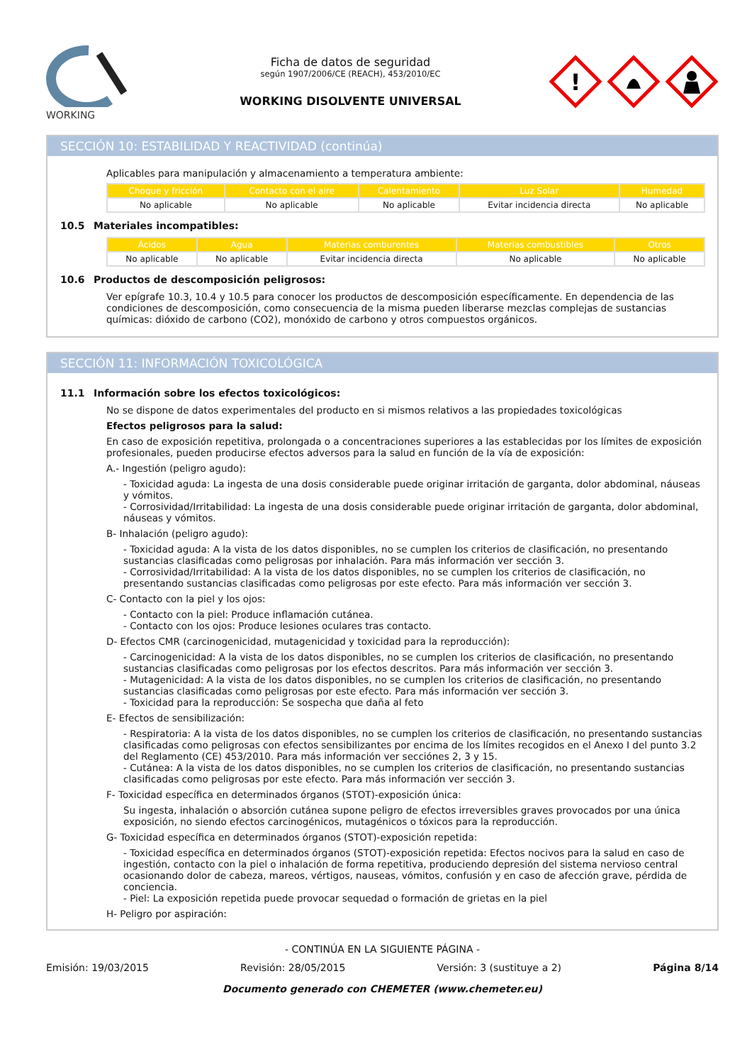WORKING
Ficha de datos de seguridad
según 1907/2006/CE (REACH), 453/2010/EC
WORKING DISOLVENTE UNIVERSAL
!
SECCIÓN 10: ESTABILIDAD Y REACTIVIDAD (continúa)
Aplicables para manipulación y almacenamiento a temperatura ambiente:
| Choque y fricción | Contacto con el aire | Calentamiento | Luz Solar | Humedad |
| --- | --- | --- | --- | --- |
| No aplicable | No aplicable | No aplicable | Evitar incidencia directa | No aplicable |
10.5 Materiales incompatibles:
| Ácidos | Agua | Materias comburentes | Materias combustibles | Otros |
| --- | --- | --- | --- | --- |
| No aplicable | No aplicable | Evitar incidencia directa | No aplicable | No aplicable |
10.6 Productos de descomposición peligrosos:
Ver epígrafe 10.3, 10.4 y 10.5 para conocer los productos de descomposición específicamente. En dependencia de las condiciones de descomposición, como consecuencia de la misma pueden liberarse mezclas complejas de sustancias químicas: dióxido de carbono (CO2), monóxido de carbono y otros compuestos orgánicos.
SECCIÓN 11: INFORMACIÓN TOXICOLÓGICA
11.1 Información sobre los efectos toxicológicos:
No se dispone de datos experimentales del producto en si mismos relativos a las propiedades toxicológicas
Efectos peligrosos para la salud:
En caso de exposición repetitiva, prolongada o a concentraciones superiores a las establecidas por los límites de exposición profesionales, pueden producirse efectos adversos para la salud en función de la vía de exposición:
A.- Ingestión (peligro agudo):
- Toxicidad aguda: La ingesta de una dosis considerable puede originar irritación de garganta, dolor abdominal, náuseas y vómitos.
- Corrosividad/Irritabilidad: La ingesta de una dosis considerable puede originar irritación de garganta, dolor abdominal, náuseas y vómitos.
B- Inhalación (peligro agudo):
- Toxicidad aguda: A la vista de los datos disponibles, no se cumplen los criterios de clasificación, no presentando sustancias clasificadas como peligrosas por inhalación. Para más información ver sección 3.
- Corrosividad/Irritabilidad: A la vista de los datos disponibles, no se cumplen los criterios de clasificación, no presentando sustancias clasificadas como peligrosas por este efecto. Para más información ver sección 3.
C- Contacto con la piel y los ojos:
- Contacto con la piel: Produce inflamación cutánea.
- Contacto con los ojos: Produce lesiones oculares tras contacto.
D- Efectos CMR (carcinogenicidad, mutagenicidad y toxicidad para la reproducción):
- Carcinogenicidad: A la vista de los datos disponibles, no se cumplen los criterios de clasificación, no presentando sustancias clasificadas como peligrosas por los efectos descritos. Para más información ver sección 3.
- Mutagenicidad: A la vista de los datos disponibles, no se cumplen los criterios de clasificación, no presentando sustancias clasificadas como peligrosas por este efecto. Para más información ver sección 3.
- Toxicidad para la reproducción: Se sospecha que daña al feto
E- Efectos de sensibilización:
- Respiratoria: A la vista de los datos disponibles, no se cumplen los criterios de clasificación, no presentando sustancias clasificadas como peligrosas con efectos sensibilizantes por encima de los límites recogidos en el Anexo I del punto 3.2 del Reglamento (CE) 453/2010. Para más información ver secciónes 2, 3 y 15.
- Cutánea: A la vista de los datos disponibles, no se cumplen los criterios de clasificación, no presentando sustancias clasificadas como peligrosas por este efecto. Para más información ver sección 3.
F- Toxicidad específica en determinados órganos (STOT)-exposición única:
Su ingesta, inhalación o absorción cutánea supone peligro de efectos irreversibles graves provocados por una única exposición, no siendo efectos carcinogénicos, mutagénicos o tóxicos para la reproducción.
G- Toxicidad específica en determinados órganos (STOT)-exposición repetida:
- Toxicidad específica en determinados órganos (STOT)-exposición repetida: Efectos nocivos para la salud en caso de ingestión, contacto con la piel o inhalación de forma repetitiva, produciendo depresión del sistema nervioso central ocasionando dolor de cabeza, mareos, vértigos, nauseas, vómitos, confusión y en caso de afección grave, pérdida de conciencia.
- Piel: La exposición repetida puede provocar sequedad o formación de grietas en la piel
H- Peligro por aspiración:
- CONTINÚA EN LA SIGUIENTE PÁGINA -
Emisión: 19/03/2015 Revisión: 28/05/2015 Versión: 3 (sustituye a 2) Página 8/14
Documento generado con CHEMETER (www.chemeter.eu)